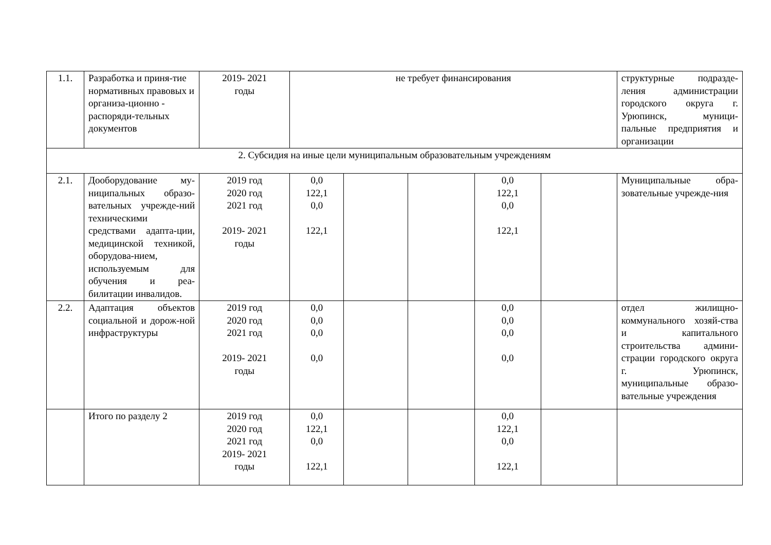| 1.1. | Разработка и приня-тие нормативных правовых и организа-ционно - распоряди-тельных документов | 2019- 2021 годы | не требует финансирования | | | | | структурные подразде-ления администрации городского округа г. Урюпинск, муници-пальные предприятия и организации |
| 2. Субсидия на иные цели муниципальным образовательным учреждениям | | | | | | | | |
| 2.1. | Дооборудование му-ниципальных образо-вательных учрежде-ний техническими средствами адапта-ции, медицинской техникой, оборудова-нием, используемым для обучения и реа-билитации инвалидов. | 2019 год 2020 год 2021 год 2019- 2021 годы | 0,0 122,1 0,0 122,1 | | | 0,0 122,1 0,0 122,1 | | Муниципальные обра-зовательные учрежде-ния |
| 2.2. | Адаптация объектов социальной и дорож-ной инфраструктуры | 2019 год 2020 год 2021 год 2019- 2021 годы | 0,0 0,0 0,0 0,0 | | | 0,0 0,0 0,0 0,0 | | отдел жилищно-коммунального хозяй-ства и капитального строительства админи-страции городского округа г. Урюпинск, муниципальные образо-вательные учреждения |
| | Итого по разделу 2 | 2019 год 2020 год 2021 год 2019- 2021 годы | 0,0 122,1 0,0 122,1 | | | 0,0 122,1 0,0 122,1 | | |